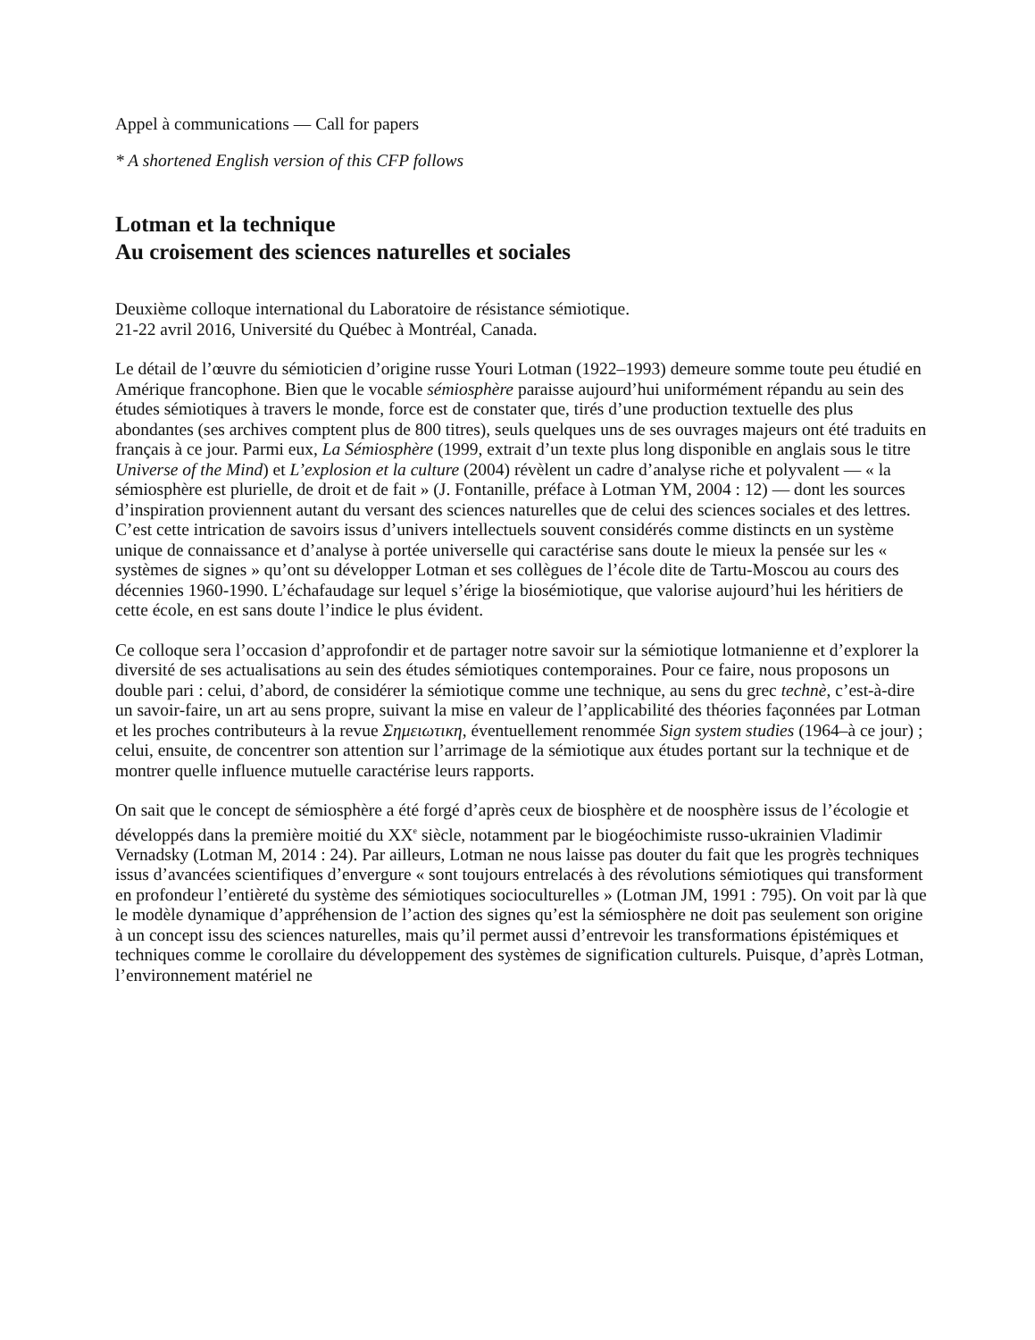Appel à communications — Call for papers
* A shortened English version of this CFP follows
Lotman et la technique
Au croisement des sciences naturelles et sociales
Deuxième colloque international du Laboratoire de résistance sémiotique.
21-22 avril 2016, Université du Québec à Montréal, Canada.
Le détail de l’œuvre du sémioticien d’origine russe Youri Lotman (1922–1993) demeure somme toute peu étudié en Amérique francophone. Bien que le vocable sémiosphère paraisse aujourd’hui uniformément répandu au sein des études sémiotiques à travers le monde, force est de constater que, tirés d’une production textuelle des plus abondantes (ses archives comptent plus de 800 titres), seuls quelques uns de ses ouvrages majeurs ont été traduits en français à ce jour. Parmi eux, La Sémiosphère (1999, extrait d’un texte plus long disponible en anglais sous le titre Universe of the Mind) et L’explosion et la culture (2004) révèlent un cadre d’analyse riche et polyvalent — « la sémiosphère est plurielle, de droit et de fait » (J. Fontanille, préface à Lotman YM, 2004 : 12) — dont les sources d’inspiration proviennent autant du versant des sciences naturelles que de celui des sciences sociales et des lettres. C’est cette intrication de savoirs issus d’univers intellectuels souvent considérés comme distincts en un système unique de connaissance et d’analyse à portée universelle qui caractérise sans doute le mieux la pensée sur les « systèmes de signes » qu’ont su développer Lotman et ses collègues de l’école dite de Tartu-Moscou au cours des décennies 1960-1990. L’échafaudage sur lequel s’érige la biosémiotique, que valorise aujourd’hui les héritiers de cette école, en est sans doute l’indice le plus évident.
Ce colloque sera l’occasion d’approfondir et de partager notre savoir sur la sémiotique lotmanienne et d’explorer la diversité de ses actualisations au sein des études sémiotiques contemporaines. Pour ce faire, nous proposons un double pari : celui, d’abord, de considérer la sémiotique comme une technique, au sens du grec technè, c’est-à-dire un savoir-faire, un art au sens propre, suivant la mise en valeur de l’applicabilité des théories façonnées par Lotman et les proches contributeurs à la revue Σημειωτικη, éventuellement renommée Sign system studies (1964–à ce jour) ; celui, ensuite, de concentrer son attention sur l’arrimage de la sémiotique aux études portant sur la technique et de montrer quelle influence mutuelle caractérise leurs rapports.
On sait que le concept de sémiosphère a été forgé d’après ceux de biosphère et de noosphère issus de l’écologie et développés dans la première moitié du XX<sup>e</sup> siècle, notamment par le biogéochimiste russo-ukrainien Vladimir Vernadsky (Lotman M, 2014 : 24). Par ailleurs, Lotman ne nous laisse pas douter du fait que les progrès techniques issus d’avancées scientifiques d’envergure « sont toujours entrelacés à des révolutions sémiotiques qui transforment en profondeur l’entièreté du système des sémiotiques socioculturelles » (Lotman JM, 1991 : 795). On voit par là que le modèle dynamique d’appréhension de l’action des signes qu’est la sémiosphère ne doit pas seulement son origine à un concept issu des sciences naturelles, mais qu’il permet aussi d’entrevoir les transformations épistémiques et techniques comme le corollaire du développement des systèmes de signification culturels. Puisque, d’après Lotman, l’environnement matériel ne